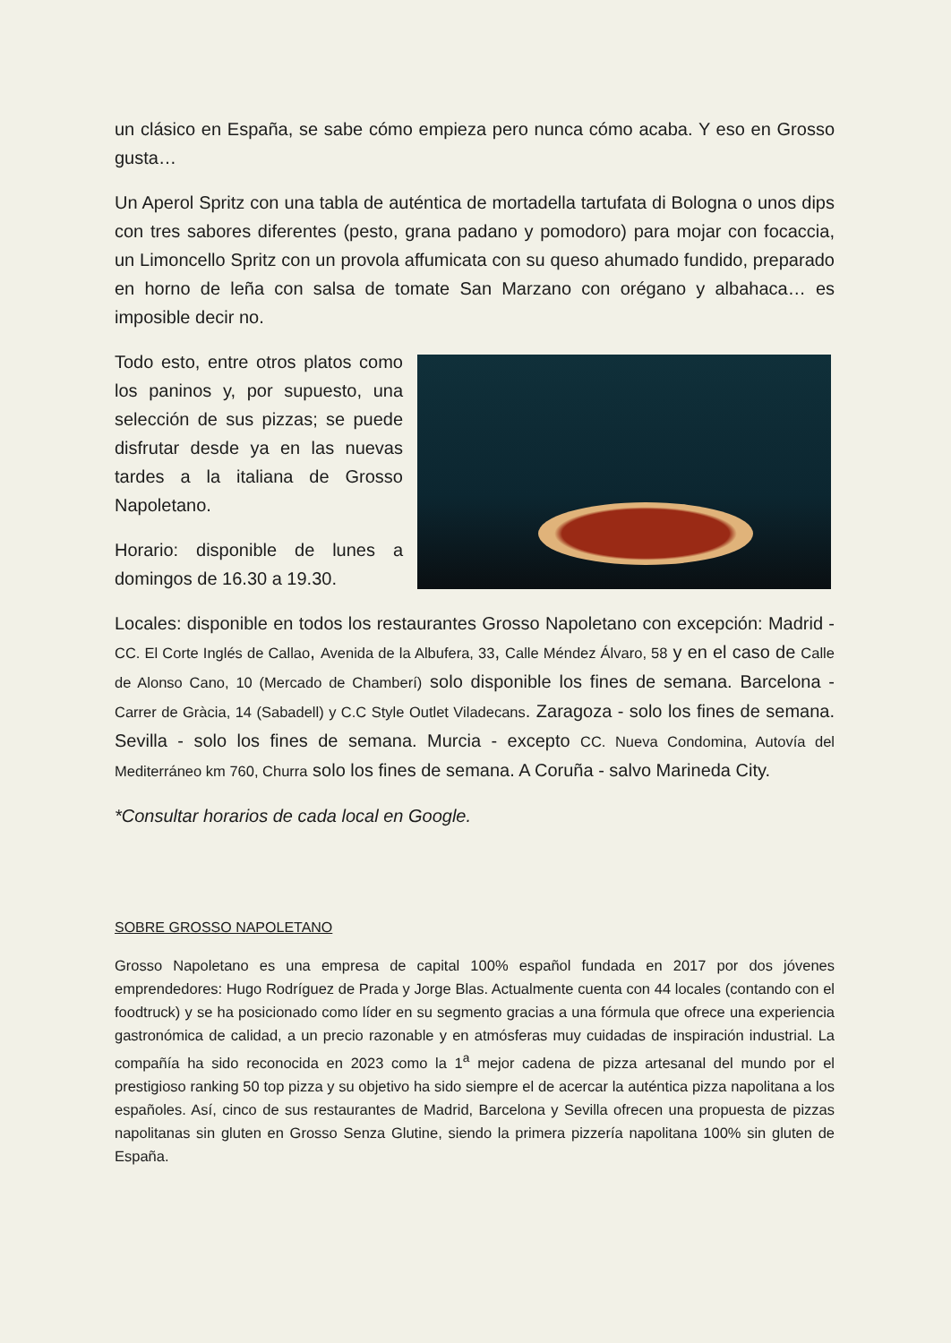un clásico en España, se sabe cómo empieza pero nunca cómo acaba. Y eso en Grosso gusta…
Un Aperol Spritz con una tabla de auténtica de mortadella tartufata di Bologna o unos dips con tres sabores diferentes (pesto, grana padano y pomodoro) para mojar con focaccia, un Limoncello Spritz con un provola affumicata con su queso ahumado fundido, preparado en horno de leña con salsa de tomate San Marzano con orégano y albahaca… es imposible decir no.
Todo esto, entre otros platos como los paninos y, por supuesto, una selección de sus pizzas; se puede disfrutar desde ya en las nuevas tardes a la italiana de Grosso Napoletano.
Horario: disponible de lunes a domingos de 16.30 a 19.30.
Locales: disponible en todos los restaurantes Grosso Napoletano con excepción: Madrid - CC. El Corte Inglés de Callao, Avenida de la Albufera, 33, Calle Méndez Álvaro, 58 y en el caso de Calle de Alonso Cano, 10 (Mercado de Chamberí) solo disponible los fines de semana. Barcelona - Carrer de Gràcia, 14 (Sabadell) y C.C Style Outlet Viladecans. Zaragoza - solo los fines de semana. Sevilla - solo los fines de semana. Murcia - excepto CC. Nueva Condomina, Autovía del Mediterráneo km 760, Churra solo los fines de semana. A Coruña - salvo Marineda City.
*Consultar horarios de cada local en Google.
SOBRE GROSSO NAPOLETANO
Grosso Napoletano es una empresa de capital 100% español fundada en 2017 por dos jóvenes emprendedores: Hugo Rodríguez de Prada y Jorge Blas. Actualmente cuenta con 44 locales (contando con el foodtruck) y se ha posicionado como líder en su segmento gracias a una fórmula que ofrece una experiencia gastronómica de calidad, a un precio razonable y en atmósferas muy cuidadas de inspiración industrial. La compañía ha sido reconocida en 2023 como la 1<sup>a</sup> mejor cadena de pizza artesanal del mundo por el prestigioso ranking 50 top pizza y su objetivo ha sido siempre el de acercar la auténtica pizza napolitana a los españoles. Así, cinco de sus restaurantes de Madrid, Barcelona y Sevilla ofrecen una propuesta de pizzas napolitanas sin gluten en Grosso Senza Glutine, siendo la primera pizzería napolitana 100% sin gluten de España.